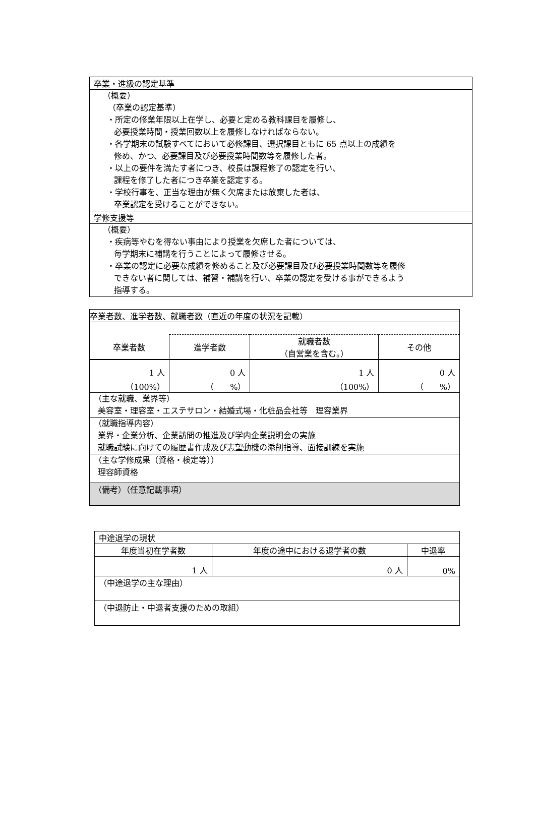| 卒業・進級の認定基準 |
| （概要） （卒業の認定基準） ・所定の修業年限以上在学し、必要と定める教科課目を履修し、 必要授業時間・授業回数以上を履修しなければならない。 ・各学期末の試験すべてにおいて必修課目、選択課目ともに 65 点以上の成績を 修め、かつ、必要課目及び必要授業時間数等を履修した者。 ・以上の要件を満たす者につき、校長は課程修了の認定を行い、 課程を修了した者につき卒業を認定する。 ・学校行事を、正当な理由が無く欠席または放棄した者は、 卒業認定を受けることができない。 |
| 学修支援等 |
| （概要） ・疾病等やむを得ない事由により授業を欠席した者については、 毎学期末に補講を行うことによって履修させる。 ・卒業の認定に必要な成績を修めること及び必要課目及び必要授業時間数等を履修 できない者に関しては、補習・補講を行い、卒業の認定を受ける事ができるよう 指導する。 |
| 卒業者数、進学者数、就職者数（直近の年度の状況を記載） | | | |
| 卒業者数 | 進学者数 | 就職者数 （自営業を含む。） | その他 |
| 1 人 （100%） | 0 人 （ %） | 1 人 （100%） | 0 人 （ %） |
| （主な就職、業界等） 美容室・理容室・エステサロン・結婚式場・化粧品会社等 理容業界 | | | |
| （就職指導内容） 業界・企業分析、企業訪問の推進及び学内企業説明会の実施 就職試験に向けての履歴書作成及び志望動機の添削指導、面接訓練を実施 | | | |
| （主な学修成果（資格・検定等）） 理容師資格 | | | |
| （備考）（任意記載事項） | | | |
| 中途退学の現状 | | |
| 年度当初在学者数 | 年度の途中における退学者の数 | 中退率 |
| 1 人 | 0 人 | 0% |
| （中途退学の主な理由） | | |
| （中退防止・中退者支援のための取組） | | |